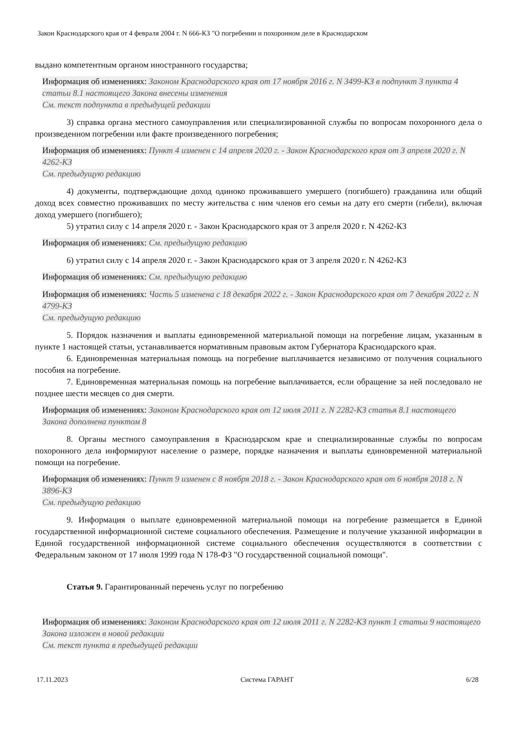Закон Краснодарского края от 4 февраля 2004 г. N 666-КЗ "О погребении и похоронном деле в Краснодарском
выдано компетентным органом иностранного государства;
Информация об изменениях: Законом Краснодарского края от 17 ноября 2016 г. N 3499-КЗ в подпункт 3 пункта 4 статьи 8.1 настоящего Закона внесены изменения
См. текст подпункта в предыдущей редакции
3) справка органа местного самоуправления или специализированной службы по вопросам похоронного дела о произведенном погребении или факте произведенного погребения;
Информация об изменениях: Пункт 4 изменен с 14 апреля 2020 г. - Закон Краснодарского края от 3 апреля 2020 г. N 4262-КЗ
См. предыдущую редакцию
4) документы, подтверждающие доход одиноко проживавшего умершего (погибшего) гражданина или общий доход всех совместно проживавших по месту жительства с ним членов его семьи на дату его смерти (гибели), включая доход умершего (погибшего);
5) утратил силу с 14 апреля 2020 г. - Закон Краснодарского края от 3 апреля 2020 г. N 4262-КЗ
Информация об изменениях: См. предыдущую редакцию
6) утратил силу с 14 апреля 2020 г. - Закон Краснодарского края от 3 апреля 2020 г. N 4262-КЗ
Информация об изменениях: См. предыдущую редакцию
Информация об изменениях: Часть 5 изменена с 18 декабря 2022 г. - Закон Краснодарского края от 7 декабря 2022 г. N 4799-КЗ
См. предыдущую редакцию
5. Порядок назначения и выплаты единовременной материальной помощи на погребение лицам, указанным в пункте 1 настоящей статьи, устанавливается нормативным правовым актом Губернатора Краснодарского края.
6. Единовременная материальная помощь на погребение выплачивается независимо от получения социального пособия на погребение.
7. Единовременная материальная помощь на погребение выплачивается, если обращение за ней последовало не позднее шести месяцев со дня смерти.
Информация об изменениях: Законом Краснодарского края от 12 июля 2011 г. N 2282-КЗ статья 8.1 настоящего Закона дополнена пунктом 8
8. Органы местного самоуправления в Краснодарском крае и специализированные службы по вопросам похоронного дела информируют население о размере, порядке назначения и выплаты единовременной материальной помощи на погребение.
Информация об изменениях: Пункт 9 изменен с 8 ноября 2018 г. - Закон Краснодарского края от 6 ноября 2018 г. N 3896-КЗ
См. предыдущую редакцию
9. Информация о выплате единовременной материальной помощи на погребение размещается в Единой государственной информационной системе социального обеспечения. Размещение и получение указанной информации в Единой государственной информационной системе социального обеспечения осуществляются в соответствии с Федеральным законом от 17 июля 1999 года N 178-ФЗ "О государственной социальной помощи".
Статья 9. Гарантированный перечень услуг по погребению
Информация об изменениях: Законом Краснодарского края от 12 июля 2011 г. N 2282-КЗ пункт 1 статьи 9 настоящего Закона изложен в новой редакции
См. текст пункта в предыдущей редакции
17.11.2023 Система ГАРАНТ 6/28